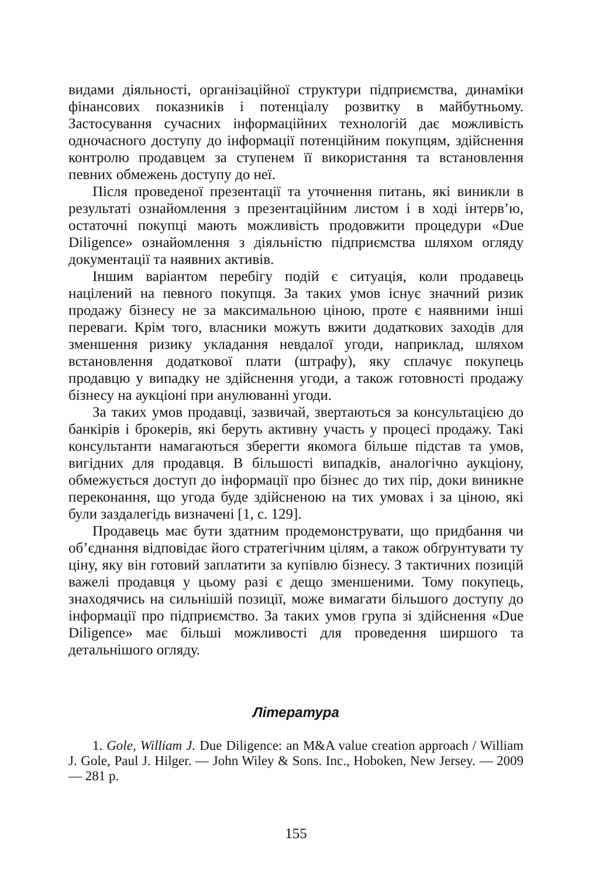видами діяльності, організаційної структури підприємства, динаміки фінансових показників і потенціалу розвитку в майбутньому. Застосування сучасних інформаційних технологій дає можливість одночасного доступу до інформації потенційним покупцям, здійснення контролю продавцем за ступенем її використання та встановлення певних обмежень доступу до неї.
Після проведеної презентації та уточнення питань, які виникли в результаті ознайомлення з презентаційним листом і в ході інтерв’ю, остаточні покупці мають можливість продовжити процедури «Due Diligence» ознайомлення з діяльністю підприємства шляхом огляду документації та наявних активів.
Іншим варіантом перебігу подій є ситуація, коли продавець націлений на певного покупця. За таких умов існує значний ризик продажу бізнесу не за максимальною ціною, проте є наявними інші переваги. Крім того, власники можуть вжити додаткових заходів для зменшення ризику укладання невдалої угоди, наприклад, шляхом встановлення додаткової плати (штрафу), яку сплачує покупець продавцю у випадку не здійснення угоди, а також готовності продажу бізнесу на аукціоні при анулюванні угоди.
За таких умов продавці, зазвичай, звертаються за консультацією до банкірів і брокерів, які беруть активну участь у процесі продажу. Такі консультанти намагаються зберегти якомога більше підстав та умов, вигідних для продавця. В більшості випадків, аналогічно аукціону, обмежується доступ до інформації про бізнес до тих пір, доки виникне переконання, що угода буде здійсненою на тих умовах і за ціною, які були заздалегідь визначені [1, с. 129].
Продавець має бути здатним продемонструвати, що придбання чи об’єднання відповідає його стратегічним цілям, а також обґрунтувати ту ціну, яку він готовий заплатити за купівлю бізнесу. З тактичних позицій важелі продавця у цьому разі є дещо зменшеними. Тому покупець, знаходячись на сильнішій позиції, може вимагати більшого доступу до інформації про підприємство. За таких умов група зі здійснення «Due Diligence» має більші можливості для проведення ширшого та детальнішого огляду.
Література
1. Gole, William J. Due Diligence: an M&A value creation approach / William J. Gole, Paul J. Hilger. — John Wiley & Sons. Inc., Hoboken, New Jersey. — 2009 — 281 p.
155